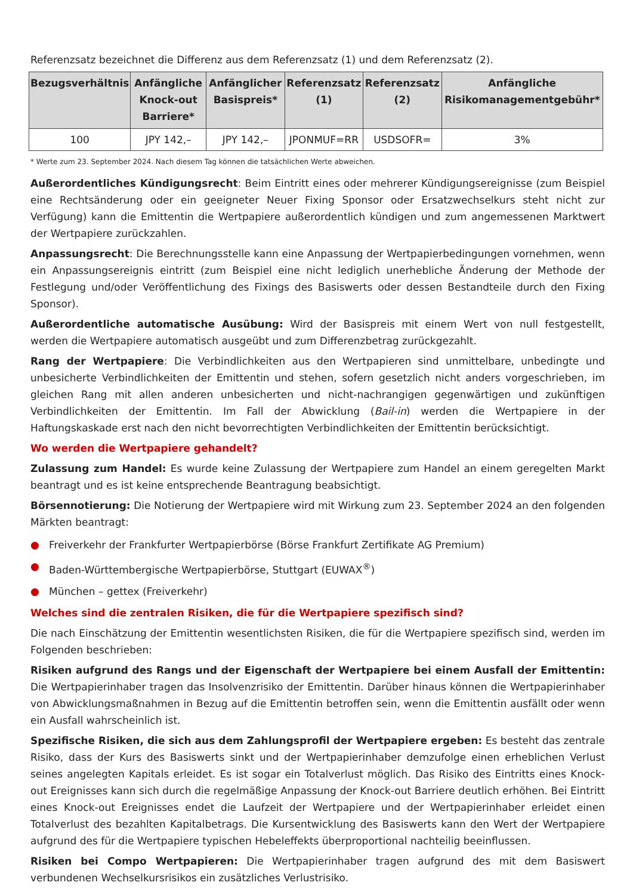Referenzsatz bezeichnet die Differenz aus dem Referenzsatz (1) und dem Referenzsatz (2).
| Bezugsverhältnis | Anfängliche Knock-out Barriere* | Anfänglicher Basispreis* | Referenzsatz (1) | Referenzsatz (2) | Anfängliche Risikomanagementgebühr* |
| --- | --- | --- | --- | --- | --- |
| 100 | JPY 142,– | JPY 142,– | JPONMUF=RR | USDSOFR= | 3% |
* Werte zum 23. September 2024. Nach diesem Tag können die tatsächlichen Werte abweichen.
Außerordentliches Kündigungsrecht: Beim Eintritt eines oder mehrerer Kündigungsereignisse (zum Beispiel eine Rechtsänderung oder ein geeigneter Neuer Fixing Sponsor oder Ersatzwechselkurs steht nicht zur Verfügung) kann die Emittentin die Wertpapiere außerordentlich kündigen und zum angemessenen Marktwert der Wertpapiere zurückzahlen.
Anpassungsrecht: Die Berechnungsstelle kann eine Anpassung der Wertpapierbedingungen vornehmen, wenn ein Anpassungsereignis eintritt (zum Beispiel eine nicht lediglich unerhebliche Änderung der Methode der Festlegung und/oder Veröffentlichung des Fixings des Basiswerts oder dessen Bestandteile durch den Fixing Sponsor).
Außerordentliche automatische Ausübung: Wird der Basispreis mit einem Wert von null festgestellt, werden die Wertpapiere automatisch ausgeübt und zum Differenzbetrag zurückgezahlt.
Rang der Wertpapiere: Die Verbindlichkeiten aus den Wertpapieren sind unmittelbare, unbedingte und unbesicherte Verbindlichkeiten der Emittentin und stehen, sofern gesetzlich nicht anders vorgeschrieben, im gleichen Rang mit allen anderen unbesicherten und nicht-nachrangigen gegenwärtigen und zukünftigen Verbindlichkeiten der Emittentin. Im Fall der Abwicklung (Bail-in) werden die Wertpapiere in der Haftungskaskade erst nach den nicht bevorrechtigten Verbindlichkeiten der Emittentin berücksichtigt.
Wo werden die Wertpapiere gehandelt?
Zulassung zum Handel: Es wurde keine Zulassung der Wertpapiere zum Handel an einem geregelten Markt beantragt und es ist keine entsprechende Beantragung beabsichtigt.
Börsennotierung: Die Notierung der Wertpapiere wird mit Wirkung zum 23. September 2024 an den folgenden Märkten beantragt:
● Freiverkehr der Frankfurter Wertpapierbörse (Börse Frankfurt Zertifikate AG Premium)
● Baden-Württembergische Wertpapierbörse, Stuttgart (EUWAX<sup>®</sup>)
● München – gettex (Freiverkehr)
Welches sind die zentralen Risiken, die für die Wertpapiere spezifisch sind?
Die nach Einschätzung der Emittentin wesentlichsten Risiken, die für die Wertpapiere spezifisch sind, werden im Folgenden beschrieben:
Risiken aufgrund des Rangs und der Eigenschaft der Wertpapiere bei einem Ausfall der Emittentin: Die Wertpapierinhaber tragen das Insolvenzrisiko der Emittentin. Darüber hinaus können die Wertpapierinhaber von Abwicklungsmaßnahmen in Bezug auf die Emittentin betroffen sein, wenn die Emittentin ausfällt oder wenn ein Ausfall wahrscheinlich ist.
Spezifische Risiken, die sich aus dem Zahlungsprofil der Wertpapiere ergeben: Es besteht das zentrale Risiko, dass der Kurs des Basiswerts sinkt und der Wertpapierinhaber demzufolge einen erheblichen Verlust seines angelegten Kapitals erleidet. Es ist sogar ein Totalverlust möglich. Das Risiko des Eintritts eines Knock-out Ereignisses kann sich durch die regelmäßige Anpassung der Knock-out Barriere deutlich erhöhen. Bei Eintritt eines Knock-out Ereignisses endet die Laufzeit der Wertpapiere und der Wertpapierinhaber erleidet einen Totalverlust des bezahlten Kapitalbetrags. Die Kursentwicklung des Basiswerts kann den Wert der Wertpapiere aufgrund des für die Wertpapiere typischen Hebeleffekts überproportional nachteilig beeinflussen.
Risiken bei Compo Wertpapieren: Die Wertpapierinhaber tragen aufgrund des mit dem Basiswert verbundenen Wechselkursrisikos ein zusätzliches Verlustrisiko.